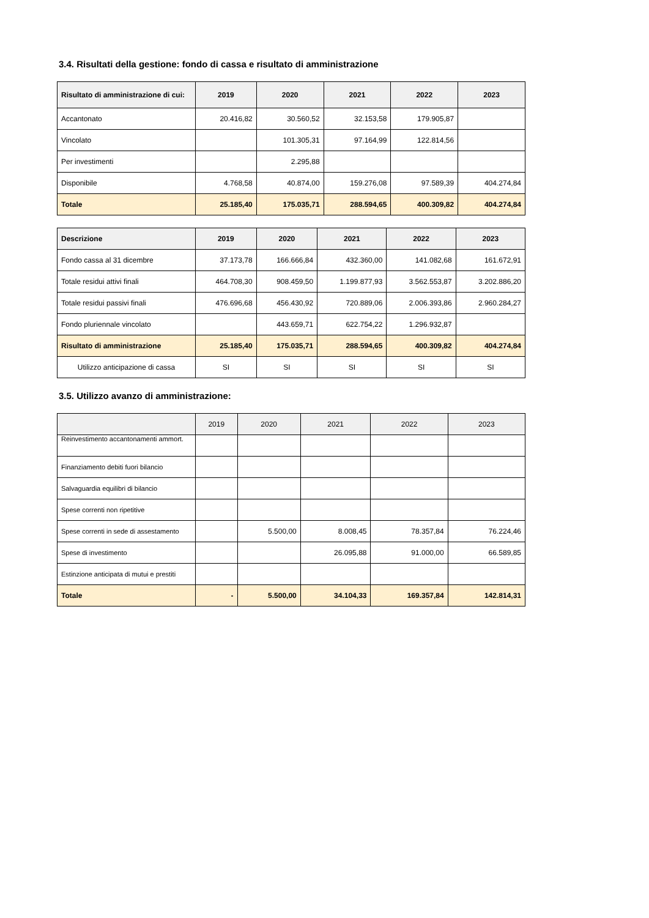3.4. Risultati della gestione: fondo di cassa e risultato di amministrazione
| Risultato di amministrazione di cui: | 2019 | 2020 | 2021 | 2022 | 2023 |
| --- | --- | --- | --- | --- | --- |
| Accantonato | 20.416,82 | 30.560,52 | 32.153,58 | 179.905,87 | |
| Vincolato | | 101.305,31 | 97.164,99 | 122.814,56 | |
| Per investimenti | | 2.295,88 | | | |
| Disponibile | 4.768,58 | 40.874,00 | 159.276,08 | 97.589,39 | 404.274,84 |
| Totale | 25.185,40 | 175.035,71 | 288.594,65 | 400.309,82 | 404.274,84 |
| Descrizione | 2019 | 2020 | 2021 | 2022 | 2023 |
| --- | --- | --- | --- | --- | --- |
| Fondo cassa al 31 dicembre | 37.173,78 | 166.666,84 | 432.360,00 | 141.082,68 | 161.672,91 |
| Totale residui attivi finali | 464.708,30 | 908.459,50 | 1.199.877,93 | 3.562.553,87 | 3.202.886,20 |
| Totale residui passivi finali | 476.696,68 | 456.430,92 | 720.889,06 | 2.006.393,86 | 2.960.284,27 |
| Fondo pluriennale vincolato | | 443.659,71 | 622.754,22 | 1.296.932,87 | |
| Risultato di amministrazione | 25.185,40 | 175.035,71 | 288.594,65 | 400.309,82 | 404.274,84 |
| Utilizzo anticipazione di cassa | SI | SI | SI | SI | SI |
3.5. Utilizzo avanzo di amministrazione:
| | 2019 | 2020 | 2021 | 2022 | 2023 |
| --- | --- | --- | --- | --- | --- |
| Reinvestimento accantonamenti ammort. | | | | | |
| Finanziamento debiti fuori bilancio | | | | | |
| Salvaguardia equilibri di bilancio | | | | | |
| Spese correnti non ripetitive | | | | | |
| Spese correnti in sede di assestamento | | 5.500,00 | 8.008,45 | 78.357,84 | 76.224,46 |
| Spese di investimento | | | 26.095,88 | 91.000,00 | 66.589,85 |
| Estinzione anticipata di mutui e prestiti | | | | | |
| Totale | - | 5.500,00 | 34.104,33 | 169.357,84 | 142.814,31 |